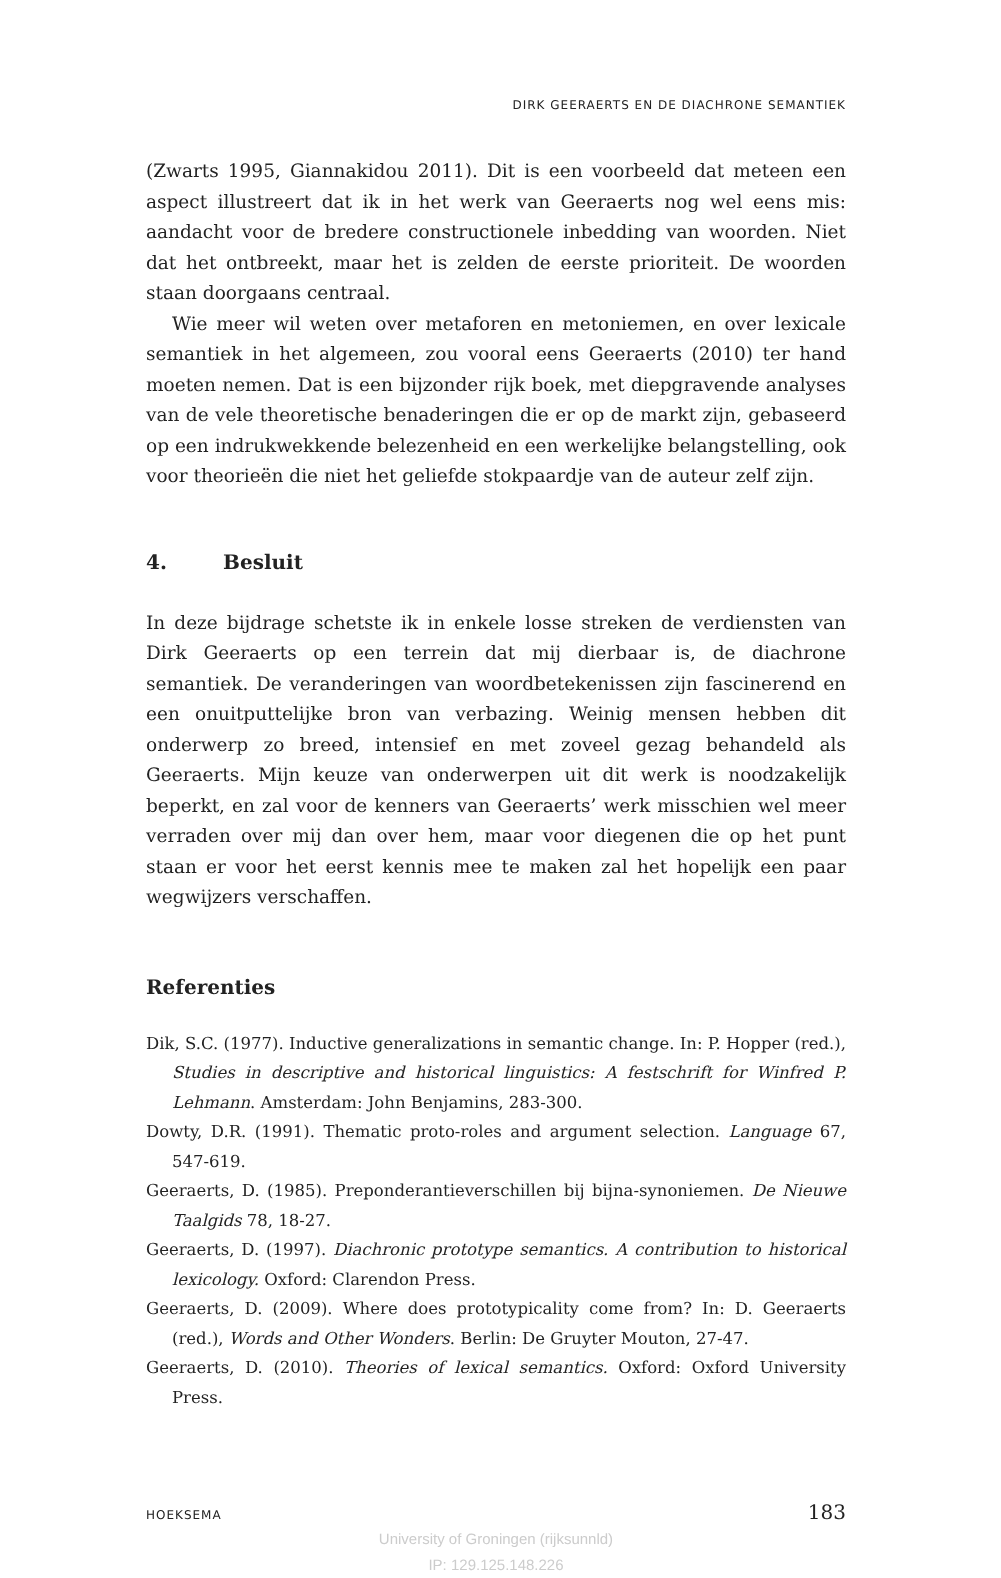DIRK GEERAERTS EN DE DIACHRONE SEMANTIEK
(Zwarts 1995, Giannakidou 2011). Dit is een voorbeeld dat meteen een aspect illustreert dat ik in het werk van Geeraerts nog wel eens mis: aandacht voor de bredere constructionele inbedding van woorden. Niet dat het ontbreekt, maar het is zelden de eerste prioriteit. De woorden staan doorgaans centraal.
Wie meer wil weten over metaforen en metoniemen, en over lexicale semantiek in het algemeen, zou vooral eens Geeraerts (2010) ter hand moeten nemen. Dat is een bijzonder rijk boek, met diepgravende analyses van de vele theoretische benaderingen die er op de markt zijn, gebaseerd op een indrukwekkende belezenheid en een werkelijke belangstelling, ook voor theorieën die niet het geliefde stokpaardje van de auteur zelf zijn.
4. Besluit
In deze bijdrage schetste ik in enkele losse streken de verdiensten van Dirk Geeraerts op een terrein dat mij dierbaar is, de diachrone semantiek. De veranderingen van woordbetekenissen zijn fascinerend en een onuitputtelijke bron van verbazing. Weinig mensen hebben dit onderwerp zo breed, intensief en met zoveel gezag behandeld als Geeraerts. Mijn keuze van onderwerpen uit dit werk is noodzakelijk beperkt, en zal voor de kenners van Geeraerts’ werk misschien wel meer verraden over mij dan over hem, maar voor diegenen die op het punt staan er voor het eerst kennis mee te maken zal het hopelijk een paar wegwijzers verschaffen.
Referenties
Dik, S.C. (1977). Inductive generalizations in semantic change. In: P. Hopper (red.), Studies in descriptive and historical linguistics: A festschrift for Winfred P. Lehmann. Amsterdam: John Benjamins, 283-300.
Dowty, D.R. (1991). Thematic proto-roles and argument selection. Language 67, 547-619.
Geeraerts, D. (1985). Preponderantieverschillen bij bijna-synoniemen. De Nieuwe Taalgids 78, 18-27.
Geeraerts, D. (1997). Diachronic prototype semantics. A contribution to historical lexicology. Oxford: Clarendon Press.
Geeraerts, D. (2009). Where does prototypicality come from? In: D. Geeraerts (red.), Words and Other Wonders. Berlin: De Gruyter Mouton, 27-47.
Geeraerts, D. (2010). Theories of lexical semantics. Oxford: Oxford University Press.
HOEKSEMA 183
University of Groningen (rijksunnld)
IP: 129.125.148.226